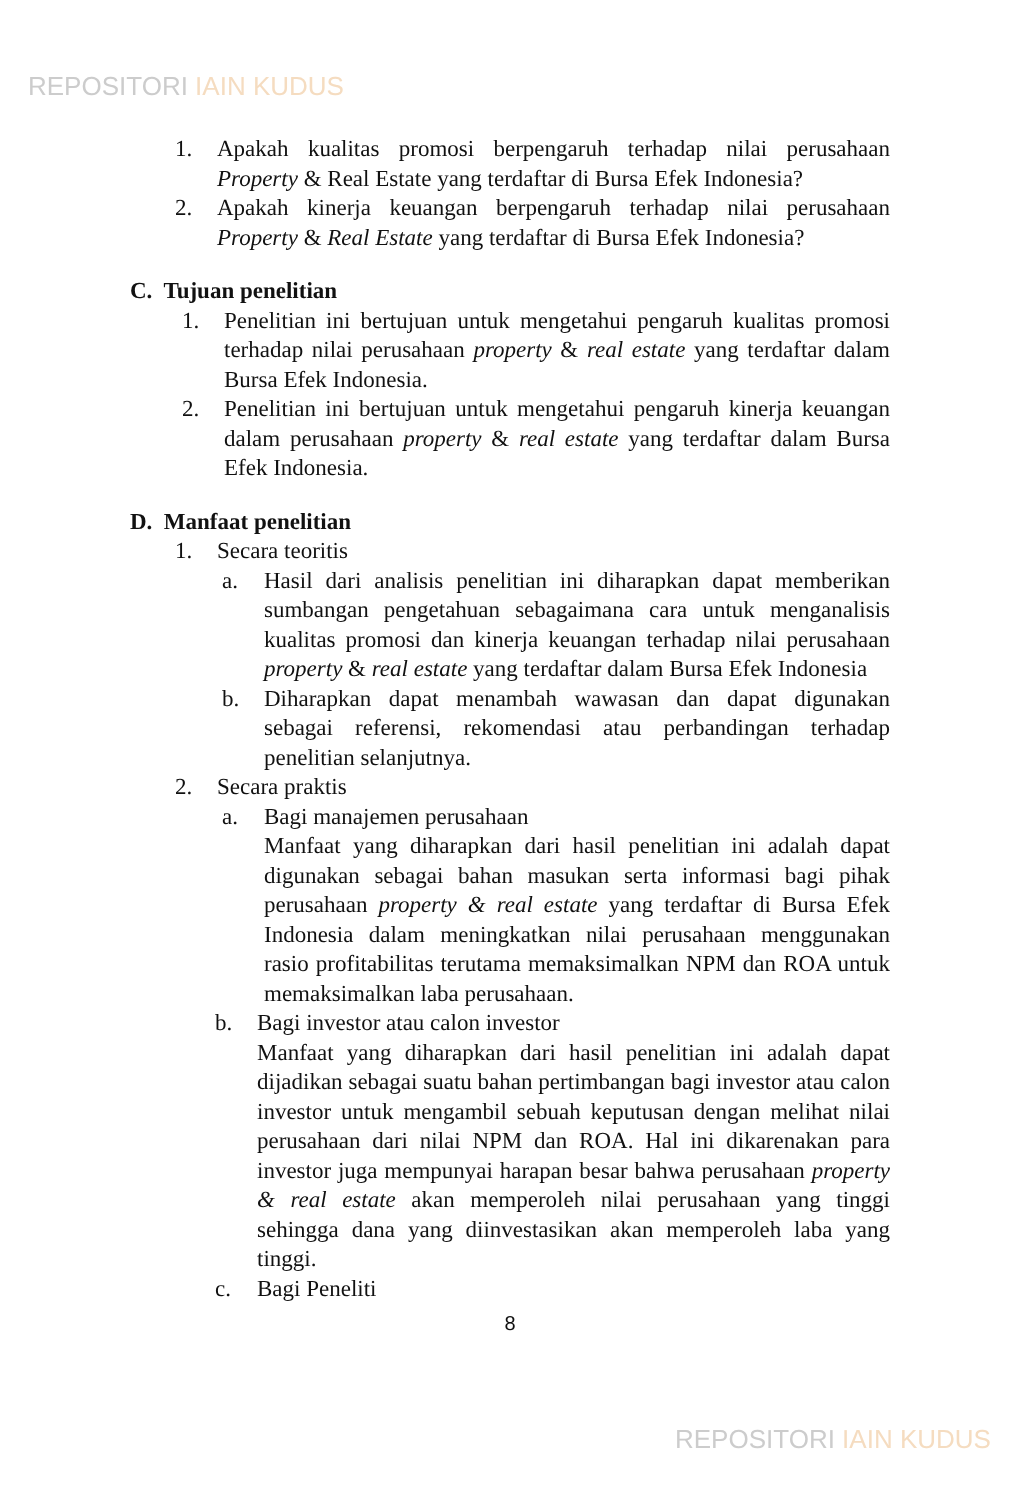REPOSITORI IAIN KUDUS
1. Apakah kualitas promosi berpengaruh terhadap nilai perusahaan Property & Real Estate yang terdaftar di Bursa Efek Indonesia?
2. Apakah kinerja keuangan berpengaruh terhadap nilai perusahaan Property & Real Estate yang terdaftar di Bursa Efek Indonesia?
C. Tujuan penelitian
1. Penelitian ini bertujuan untuk mengetahui pengaruh kualitas promosi terhadap nilai perusahaan property & real estate yang terdaftar dalam Bursa Efek Indonesia.
2. Penelitian ini bertujuan untuk mengetahui pengaruh kinerja keuangan dalam perusahaan property & real estate yang terdaftar dalam Bursa Efek Indonesia.
D. Manfaat penelitian
1. Secara teoritis
a. Hasil dari analisis penelitian ini diharapkan dapat memberikan sumbangan pengetahuan sebagaimana cara untuk menganalisis kualitas promosi dan kinerja keuangan terhadap nilai perusahaan property & real estate yang terdaftar dalam Bursa Efek Indonesia
b. Diharapkan dapat menambah wawasan dan dapat digunakan sebagai referensi, rekomendasi atau perbandingan terhadap penelitian selanjutnya.
2. Secara praktis
a. Bagi manajemen perusahaan
Manfaat yang diharapkan dari hasil penelitian ini adalah dapat digunakan sebagai bahan masukan serta informasi bagi pihak perusahaan property & real estate yang terdaftar di Bursa Efek Indonesia dalam meningkatkan nilai perusahaan menggunakan rasio profitabilitas terutama memaksimalkan NPM dan ROA untuk memaksimalkan laba perusahaan.
b. Bagi investor atau calon investor
Manfaat yang diharapkan dari hasil penelitian ini adalah dapat dijadikan sebagai suatu bahan pertimbangan bagi investor atau calon investor untuk mengambil sebuah keputusan dengan melihat nilai perusahaan dari nilai NPM dan ROA. Hal ini dikarenakan para investor juga mempunyai harapan besar bahwa perusahaan property & real estate akan memperoleh nilai perusahaan yang tinggi sehingga dana yang diinvestasikan akan memperoleh laba yang tinggi.
c. Bagi Peneliti
8
REPOSITORI IAIN KUDUS